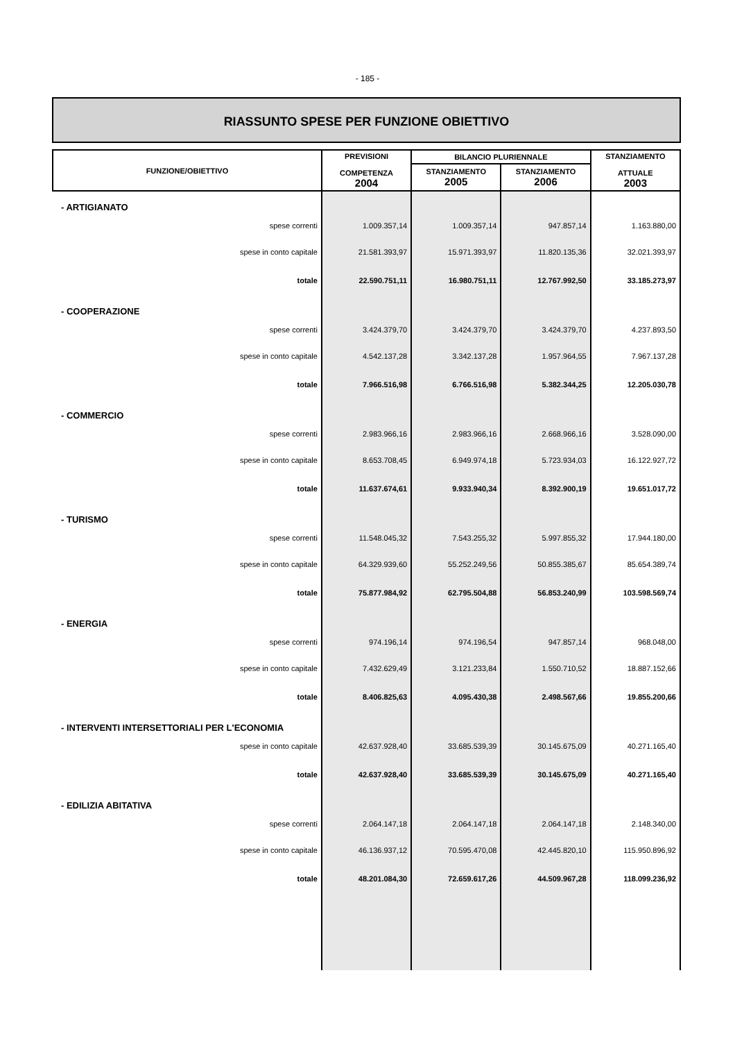- 185 -
RIASSUNTO SPESE PER FUNZIONE OBIETTIVO
| FUNZIONE/OBIETTIVO | PREVISIONI COMPETENZA 2004 | BILANCIO PLURIENNALE | | STANZIAMENTO ATTUALE 2003 |
| --- | --- | --- | --- | --- |
| | | STANZIAMENTO 2005 | STANZIAMENTO 2006 | |
| - ARTIGIANATO | | | | |
| spese correnti | 1.009.357,14 | 1.009.357,14 | 947.857,14 | 1.163.880,00 |
| spese in conto capitale | 21.581.393,97 | 15.971.393,97 | 11.820.135,36 | 32.021.393,97 |
| totale | 22.590.751,11 | 16.980.751,11 | 12.767.992,50 | 33.185.273,97 |
| - COOPERAZIONE | | | | |
| spese correnti | 3.424.379,70 | 3.424.379,70 | 3.424.379,70 | 4.237.893,50 |
| spese in conto capitale | 4.542.137,28 | 3.342.137,28 | 1.957.964,55 | 7.967.137,28 |
| totale | 7.966.516,98 | 6.766.516,98 | 5.382.344,25 | 12.205.030,78 |
| - COMMERCIO | | | | |
| spese correnti | 2.983.966,16 | 2.983.966,16 | 2.668.966,16 | 3.528.090,00 |
| spese in conto capitale | 8.653.708,45 | 6.949.974,18 | 5.723.934,03 | 16.122.927,72 |
| totale | 11.637.674,61 | 9.933.940,34 | 8.392.900,19 | 19.651.017,72 |
| - TURISMO | | | | |
| spese correnti | 11.548.045,32 | 7.543.255,32 | 5.997.855,32 | 17.944.180,00 |
| spese in conto capitale | 64.329.939,60 | 55.252.249,56 | 50.855.385,67 | 85.654.389,74 |
| totale | 75.877.984,92 | 62.795.504,88 | 56.853.240,99 | 103.598.569,74 |
| - ENERGIA | | | | |
| spese correnti | 974.196,14 | 974.196,54 | 947.857,14 | 968.048,00 |
| spese in conto capitale | 7.432.629,49 | 3.121.233,84 | 1.550.710,52 | 18.887.152,66 |
| totale | 8.406.825,63 | 4.095.430,38 | 2.498.567,66 | 19.855.200,66 |
| - INTERVENTI INTERSETTORIALI PER L'ECONOMIA | | | | |
| spese in conto capitale | 42.637.928,40 | 33.685.539,39 | 30.145.675,09 | 40.271.165,40 |
| totale | 42.637.928,40 | 33.685.539,39 | 30.145.675,09 | 40.271.165,40 |
| - EDILIZIA ABITATIVA | | | | |
| spese correnti | 2.064.147,18 | 2.064.147,18 | 2.064.147,18 | 2.148.340,00 |
| spese in conto capitale | 46.136.937,12 | 70.595.470,08 | 42.445.820,10 | 115.950.896,92 |
| totale | 48.201.084,30 | 72.659.617,26 | 44.509.967,28 | 118.099.236,92 |